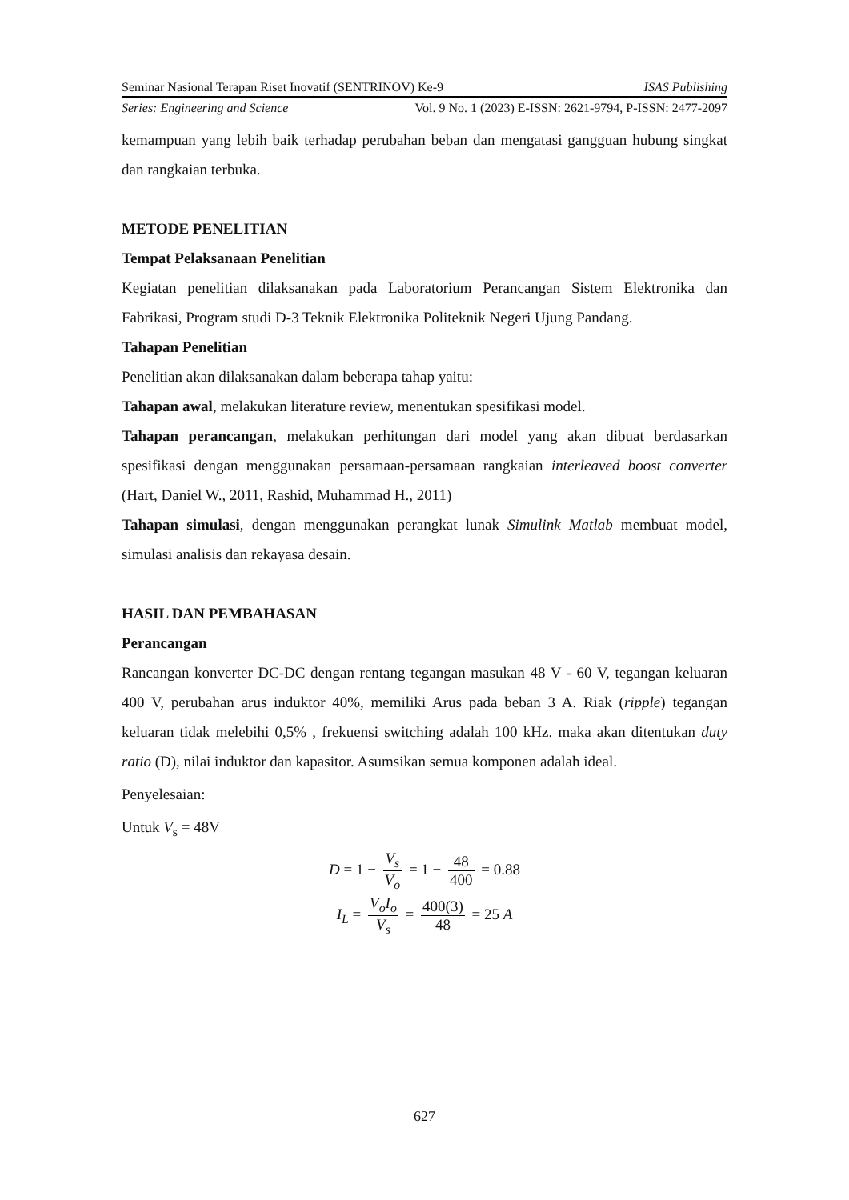Seminar Nasional Terapan Riset Inovatif (SENTRINOV) Ke-9 ISAS Publishing
Series: Engineering and Science Vol. 9 No. 1 (2023) E-ISSN: 2621-9794, P-ISSN: 2477-2097
kemampuan yang lebih baik terhadap perubahan beban dan mengatasi gangguan hubung singkat dan rangkaian terbuka.
METODE PENELITIAN
Tempat Pelaksanaan Penelitian
Kegiatan penelitian dilaksanakan pada Laboratorium Perancangan Sistem Elektronika dan Fabrikasi, Program studi D-3 Teknik Elektronika Politeknik Negeri Ujung Pandang.
Tahapan Penelitian
Penelitian akan dilaksanakan dalam beberapa tahap yaitu:
Tahapan awal, melakukan literature review, menentukan spesifikasi model.
Tahapan perancangan, melakukan perhitungan dari model yang akan dibuat berdasarkan spesifikasi dengan menggunakan persamaan-persamaan rangkaian interleaved boost converter (Hart, Daniel W., 2011, Rashid, Muhammad H., 2011)
Tahapan simulasi, dengan menggunakan perangkat lunak Simulink Matlab membuat model, simulasi analisis dan rekayasa desain.
HASIL DAN PEMBAHASAN
Perancangan
Rancangan konverter DC-DC dengan rentang tegangan masukan 48 V - 60 V, tegangan keluaran 400 V, perubahan arus induktor 40%, memiliki Arus pada beban 3 A. Riak (ripple) tegangan keluaran tidak melebihi 0,5% , frekuensi switching adalah 100 kHz. maka akan ditentukan duty ratio (D), nilai induktor dan kapasitor. Asumsikan semua komponen adalah ideal.
Penyelesaian:
Untuk V<sub>s</sub> = 48V
D = 1 − V<sub>s</sub> V<sub>o</sub> = 1 − 48 400 = 0.88
I<sub>L</sub> = V<sub>o</sub>I<sub>o</sub> V<sub>s</sub> = 400(3) 48 = 25 A
627